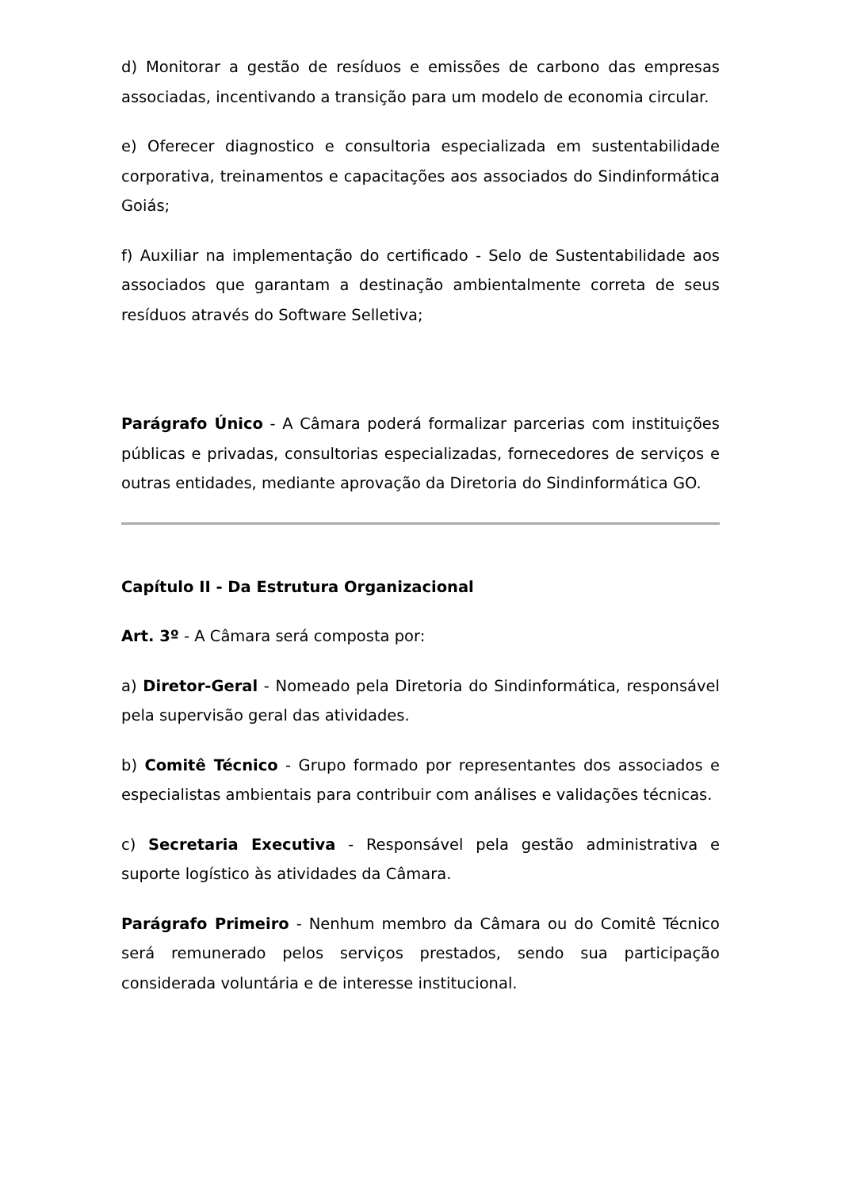d) Monitorar a gestão de resíduos e emissões de carbono das empresas associadas, incentivando a transição para um modelo de economia circular.
e) Oferecer diagnostico e consultoria especializada em sustentabilidade corporativa, treinamentos e capacitações aos associados do Sindinformática Goiás;
f) Auxiliar na implementação do certificado - Selo de Sustentabilidade aos associados que garantam a destinação ambientalmente correta de seus resíduos através do Software Selletiva;
Parágrafo Único - A Câmara poderá formalizar parcerias com instituições públicas e privadas, consultorias especializadas, fornecedores de serviços e outras entidades, mediante aprovação da Diretoria do Sindinformática GO.
Capítulo II - Da Estrutura Organizacional
Art. 3º - A Câmara será composta por:
a) Diretor-Geral - Nomeado pela Diretoria do Sindinformática, responsável pela supervisão geral das atividades.
b) Comitê Técnico - Grupo formado por representantes dos associados e especialistas ambientais para contribuir com análises e validações técnicas.
c) Secretaria Executiva - Responsável pela gestão administrativa e suporte logístico às atividades da Câmara.
Parágrafo Primeiro - Nenhum membro da Câmara ou do Comitê Técnico será remunerado pelos serviços prestados, sendo sua participação considerada voluntária e de interesse institucional.